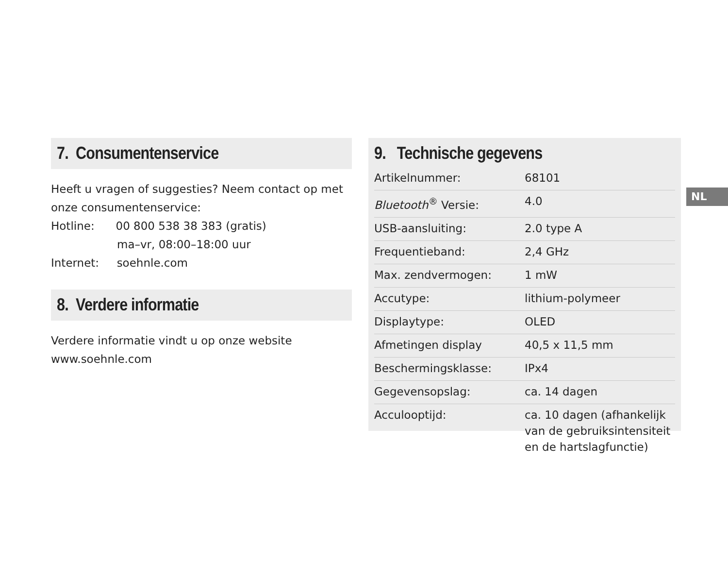7. Consumentenservice
Heeft u vragen of suggesties? Neem contact op met onze consumentenservice:
Hotline: 00 800 538 38 383 (gratis)
ma–vr, 08:00–18:00 uur
Internet: soehnle.com
8. Verdere informatie
Verdere informatie vindt u op onze website
www.soehnle.com
9. Technische gegevens
| Artikelnummer: | 68101 |
| Bluetooth<sup>®</sup> Versie: | 4.0 |
| USB-aansluiting: | 2.0 type A |
| Frequentieband: | 2,4 GHz |
| Max. zendvermogen: | 1 mW |
| Accutype: | lithium-polymeer |
| Displaytype: | OLED |
| Afmetingen display | 40,5 x 11,5 mm |
| Beschermingsklasse: | IPx4 |
| Gegevensopslag: | ca. 14 dagen |
| Acculooptijd: | ca. 10 dagen (afhankelijk van de gebruiksintensiteit en de hartslagfunctie) |
NL